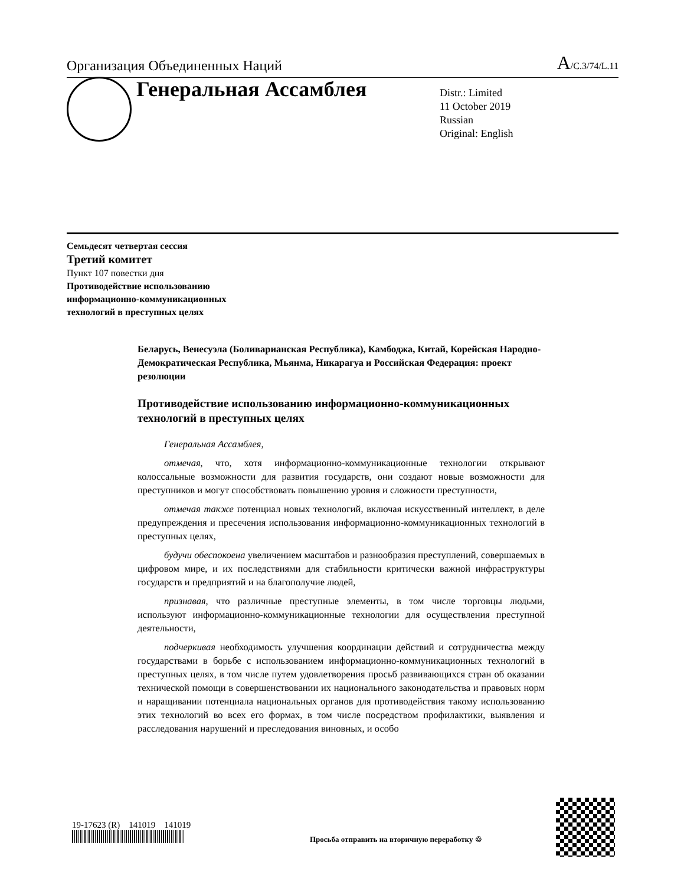Организация Объединенных Наций A/C.3/74/L.11
Генеральная Ассамблея
Distr.: Limited
11 October 2019
Russian
Original: English
Семьдесят четвертая сессия
Третий комитет
Пункт 107 повестки дня
Противодействие использованию
информационно-коммуникационных
технологий в преступных целях
Беларусь, Венесуэла (Боливарианская Республика), Камбоджа, Китай, Корейская Народно-Демократическая Республика, Мьянма, Никарагуа и Российская Федерация: проект резолюции
Противодействие использованию информационно-коммуникационных технологий в преступных целях
Генеральная Ассамблея,
отмечая, что, хотя информационно-коммуникационные технологии открывают колоссальные возможности для развития государств, они создают новые возможности для преступников и могут способствовать повышению уровня и сложности преступности,
отмечая также потенциал новых технологий, включая искусственный интеллект, в деле предупреждения и пресечения использования информационно-коммуникационных технологий в преступных целях,
будучи обеспокоена увеличением масштабов и разнообразия преступлений, совершаемых в цифровом мире, и их последствиями для стабильности критически важной инфраструктуры государств и предприятий и на благополучие людей,
признавая, что различные преступные элементы, в том числе торговцы людьми, используют информационно-коммуникационные технологии для осуществления преступной деятельности,
подчеркивая необходимость улучшения координации действий и сотрудничества между государствами в борьбе с использованием информационно-коммуникационных технологий в преступных целях, в том числе путем удовлетворения просьб развивающихся стран об оказании технической помощи в совершенствовании их национального законодательства и правовых норм и наращивании потенциала национальных органов для противодействия такому использованию этих технологий во всех его формах, в том числе посредством профилактики, выявления и расследования нарушений и преследования виновных, и особо
19-17623 (R) 141019 141019
Просьба отправить на вторичную переработку ♲